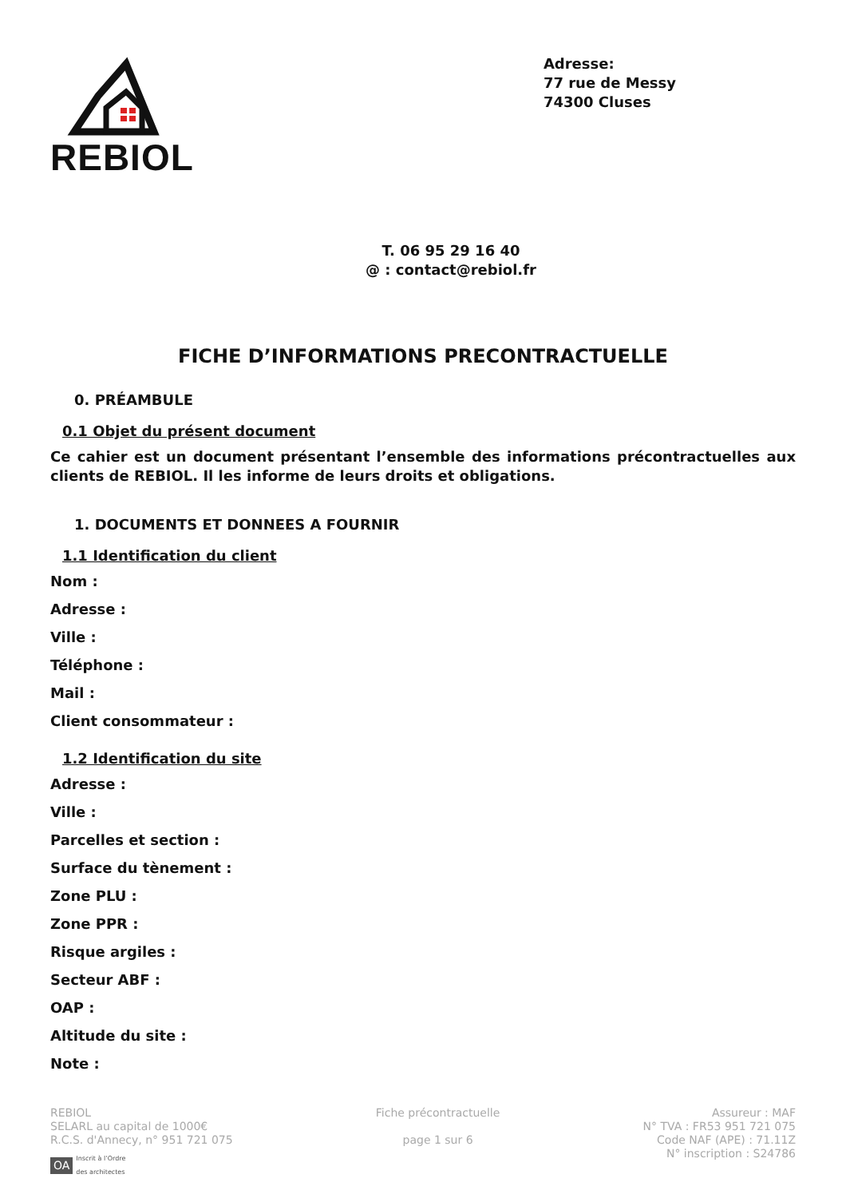REBIOL
Adresse:
77 rue de Messy
74300 Cluses
T. 06 95 29 16 40
@ : contact@rebiol.fr
FICHE D’INFORMATIONS PRECONTRACTUELLE
0. PRÉAMBULE
0.1 Objet du présent document
Ce cahier est un document présentant l’ensemble des informations précontractuelles aux clients de REBIOL. Il les informe de leurs droits et obligations.
1. DOCUMENTS ET DONNEES A FOURNIR
1.1 Identification du client
Nom :
Adresse :
Ville :
Téléphone :
Mail :
Client consommateur :
1.2 Identification du site
Adresse :
Ville :
Parcelles et section :
Surface du tènement :
Zone PLU :
Zone PPR :
Risque argiles :
Secteur ABF :
OAP :
Altitude du site :
Note :
REBIOL
SELARL au capital de 1000€
R.C.S. d'Annecy, n° 951 721 075
OA Inscrit à l’Ordre
des architectes
Fiche précontractuelle
page 1 sur 6
Assureur : MAF
N° TVA : FR53 951 721 075
Code NAF (APE) : 71.11Z
N° inscription : S24786